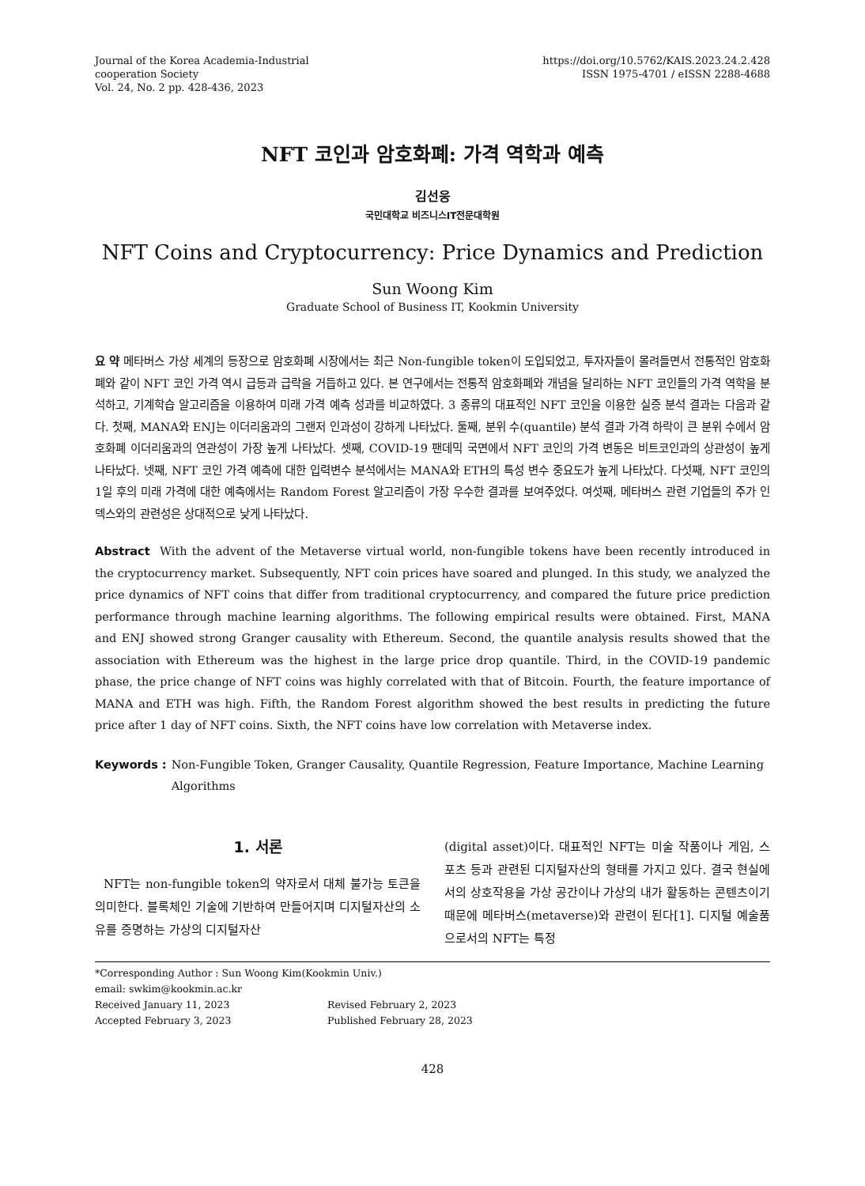Journal of the Korea Academia-Industrial
cooperation Society
Vol. 24, No. 2 pp. 428-436, 2023
https://doi.org/10.5762/KAIS.2023.24.2.428
ISSN 1975-4701 / eISSN 2288-4688
NFT 코인과 암호화폐: 가격 역학과 예측
김선웅
국민대학교 비즈니스IT전문대학원
NFT Coins and Cryptocurrency: Price Dynamics and Prediction
Sun Woong Kim
Graduate School of Business IT, Kookmin University
요 약 메타버스 가상 세계의 등장으로 암호화폐 시장에서는 최근 Non-fungible token이 도입되었고, 투자자들이 몰려들면서 전통적인 암호화폐와 같이 NFT 코인 가격 역시 급등과 급락을 거듭하고 있다. 본 연구에서는 전통적 암호화폐와 개념을 달리하는 NFT 코인들의 가격 역학을 분석하고, 기계학습 알고리즘을 이용하여 미래 가격 예측 성과를 비교하였다. 3 종류의 대표적인 NFT 코인을 이용한 실증 분석 결과는 다음과 같다. 첫째, MANA와 ENJ는 이더리움과의 그랜저 인과성이 강하게 나타났다. 둘째, 분위 수(quantile) 분석 결과 가격 하락이 큰 분위 수에서 암호화폐 이더리움과의 연관성이 가장 높게 나타났다. 셋째, COVID-19 팬데믹 국면에서 NFT 코인의 가격 변동은 비트코인과의 상관성이 높게 나타났다. 넷째, NFT 코인 가격 예측에 대한 입력변수 분석에서는 MANA와 ETH의 특성 변수 중요도가 높게 나타났다. 다섯째, NFT 코인의 1일 후의 미래 가격에 대한 예측에서는 Random Forest 알고리즘이 가장 우수한 결과를 보여주었다. 여섯째, 메타버스 관련 기업들의 주가 인덱스와의 관련성은 상대적으로 낮게 나타났다.
Abstract With the advent of the Metaverse virtual world, non-fungible tokens have been recently introduced in the cryptocurrency market. Subsequently, NFT coin prices have soared and plunged. In this study, we analyzed the price dynamics of NFT coins that differ from traditional cryptocurrency, and compared the future price prediction performance through machine learning algorithms. The following empirical results were obtained. First, MANA and ENJ showed strong Granger causality with Ethereum. Second, the quantile analysis results showed that the association with Ethereum was the highest in the large price drop quantile. Third, in the COVID-19 pandemic phase, the price change of NFT coins was highly correlated with that of Bitcoin. Fourth, the feature importance of MANA and ETH was high. Fifth, the Random Forest algorithm showed the best results in predicting the future price after 1 day of NFT coins. Sixth, the NFT coins have low correlation with Metaverse index.
Keywords : Non-Fungible Token, Granger Causality, Quantile Regression, Feature Importance, Machine Learning Algorithms
1. 서론
NFT는 non-fungible token의 약자로서 대체 불가능 토큰을 의미한다. 블록체인 기술에 기반하여 만들어지며 디지털자산의 소유를 증명하는 가상의 디지털자산
(digital asset)이다. 대표적인 NFT는 미술 작품이나 게임, 스포츠 등과 관련된 디지털자산의 형태를 가지고 있다. 결국 현실에서의 상호작용을 가상 공간이나 가상의 내가 활동하는 콘텐츠이기 때문에 메타버스(metaverse)와 관련이 된다[1]. 디지털 예술품으로서의 NFT는 특정
*Corresponding Author : Sun Woong Kim(Kookmin Univ.)
email: swkim@kookmin.ac.kr
Received January 11, 2023 Revised February 2, 2023
Accepted February 3, 2023 Published February 28, 2023
428